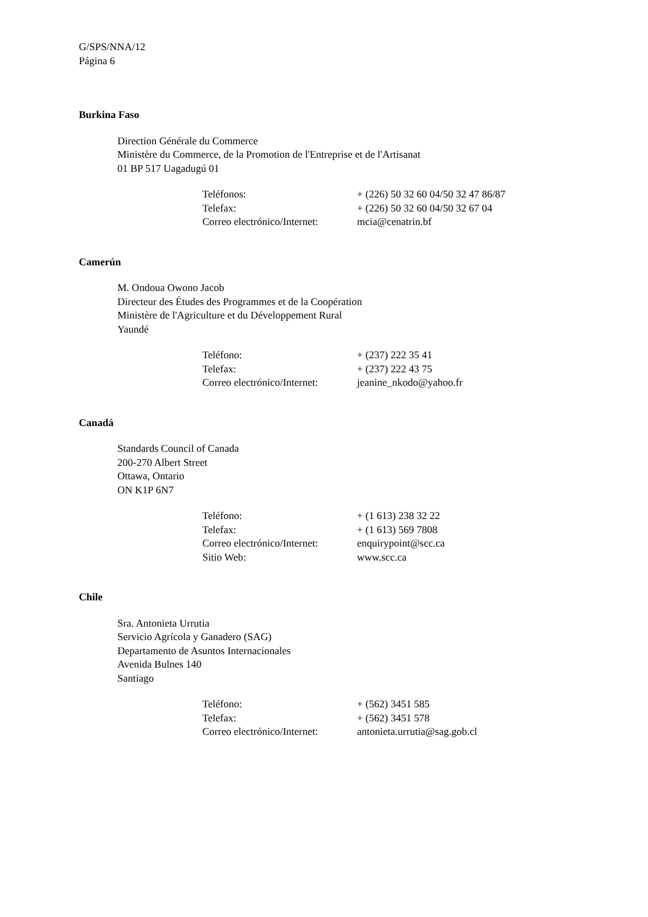G/SPS/NNA/12
Página 6
Burkina Faso
Direction Générale du Commerce
Ministère du Commerce, de la Promotion de l'Entreprise et de l'Artisanat
01 BP 517 Uagadugú 01
| Teléfonos: | + (226) 50 32 60 04/50 32 47 86/87 |
| Telefax: | + (226) 50 32 60 04/50 32 67 04 |
| Correo electrónico/Internet: | mcia@cenatrin.bf |
Camerún
M. Ondoua Owono Jacob
Directeur des Études des Programmes et de la Coopération
Ministère de l'Agriculture et du Développement Rural
Yaundé
| Teléfono: | + (237) 222 35 41 |
| Telefax: | + (237) 222 43 75 |
| Correo electrónico/Internet: | jeanine_nkodo@yahoo.fr |
Canadá
Standards Council of Canada
200-270 Albert Street
Ottawa, Ontario
ON K1P 6N7
| Teléfono: | + (1 613) 238 32 22 |
| Telefax: | + (1 613) 569 7808 |
| Correo electrónico/Internet: | enquirypoint@scc.ca |
| Sitio Web: | www.scc.ca |
Chile
Sra. Antonieta Urrutia
Servicio Agrícola y Ganadero (SAG)
Departamento de Asuntos Internacionales
Avenida Bulnes 140
Santiago
| Teléfono: | + (562) 3451 585 |
| Telefax: | + (562) 3451 578 |
| Correo electrónico/Internet: | antonieta.urrutia@sag.gob.cl |